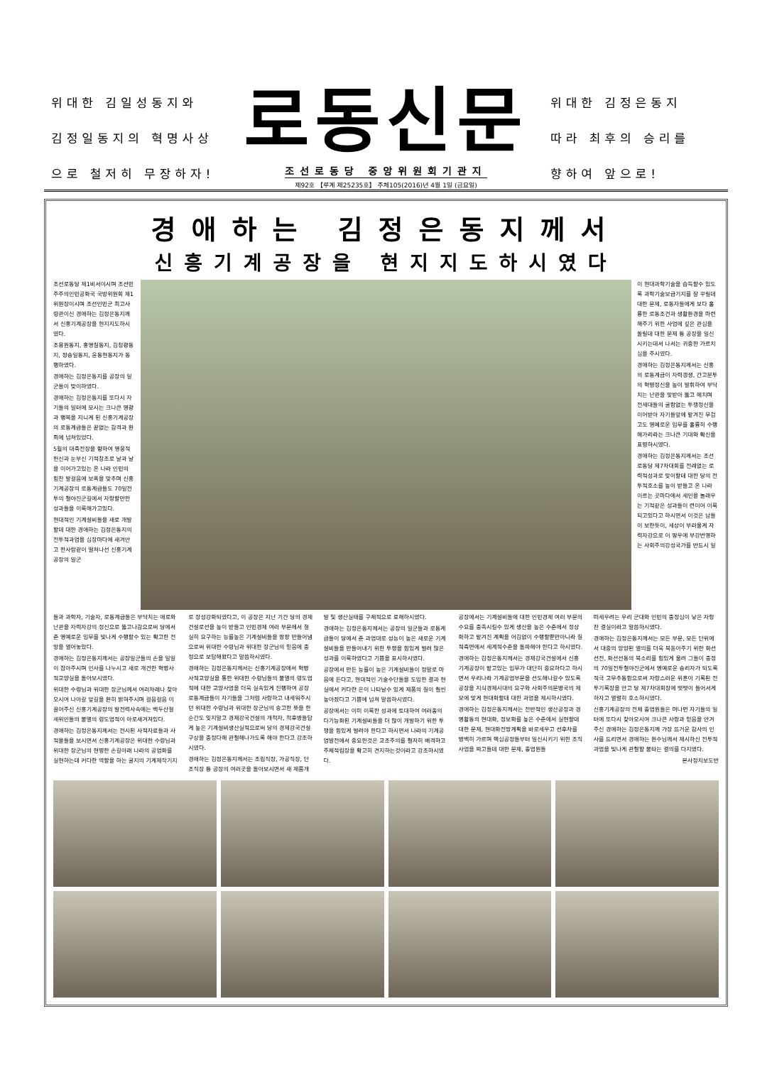위대한 김일성동지와
김정일동지의 혁명사상
으로 철저히 무장하자!
위대한 김정은동지
따라 최후의 승리를
향하여 앞으로!
로동신문
조선로동당 중앙위원회기관지
제92호 【루계 제25235호】 주체105(2016)년 4월 1일 (금요일)
경애하는 김정은동지께서
신흥기계공장을 현지지도하시였다
조선로동당 제1비서이시며 조선민주주의인민공화국 국방위원회 제1위원장이시며 조선인민군 최고사령관이신 경애하는 김정은동지께서 신흥기계공장을 현지지도하시였다.
조용원동지, 홍영칠동지, 김창광동지, 정승일동지, 윤동현동지가 동행하였다.
경애하는 김정은동지를 공장의 일군들이 맞이하였다.
경애하는 김정은동지를 또다시 자기들의 일터에 모시는 크나큰 영광과 행복을 지니게 된 신흥기계공장의 로동계급들은 끝없는 감격과 환희에 넘쳐있었다.
5월의 대축전장을 향하여 영웅적헌신과 눈부신 기적창조로 날과 날을 이어가고있는 온 나라 인민의 힘찬 발걸음에 보폭을 맞추며 신흥기계공장의 로동계급들도 70일전투의 철야진군길에서 자랑할만한 성과들을 이룩해가고있다.
현대적인 기계설비들을 새로 개발할데 대한 경애하는 김정은동지의 전투적과업을 심장마다에 새겨안고 한사람같이 떨쳐나선 신흥기계공장의 일군
이 현대과학기술을 습득할수 있도록 과학기술보급기지를 잘 꾸릴데 대한 문제, 로동자들에게 보다 훌륭한 로동조건과 생활환경을 마련해주기 위한 사업에 깊은 관심을 돌릴데 대한 문제 등 공장을 일신시키는데서 나서는 귀중한 가르치심을 주시였다.
경애하는 김정은동지께서는 신흥의 로동계급이 자력갱생, 간고분투의 혁명정신을 높이 발휘하여 부닥치는 난관을 맞받아 뚫고 헤치며 전세대들의 굴함없는 투쟁정신을 이어받아 자기들앞에 맡겨진 무겁고도 영예로운 임무를 훌륭히 수행해가리라는 크나큰 기대와 확신을 표명하시였다.
경애하는 김정은동지께서는 조선로동당 제7차대회를 전례없는 로력적성과로 맞이할데 대한 당의 전투적호소를 높이 받들고 온 나라 이르는 곳마다에서 세인을 놀래우는 기적같은 성과들이 련이어 이룩되고있다고 하시면서 이것은 남들이 보란듯이, 세상이 부러울게 자력자강으로 이 땅우에 부강번영하는 사회주의강성국가를 반드시 일
들과 과학자, 기술자, 로동계급들은 부닥치는 애로와 난관을 자력자강의 정신으로 뚫고나감으로써 당에서 준 영예로운 임무를 빛나게 수행할수 있는 확고한 전망을 열어놓았다.
경애하는 김정은동지께서는 공장일군들의 손을 일일이 잡아주시며 인사를 나누시고 새로 개건한 혁명사적교양실을 돌아보시였다.
위대한 수령님과 위대한 장군님께서 여러차례나 찾아오시여 나아갈 앞길을 환히 밝혀주시며 걸음걸음 이끌어주신 신흥기계공장의 발전력사속에는 백두산절세위인들의 불멸의 령도업적이 아로새겨져있다.
경애하는 김정은동지께서는 전시된 사적자료들과 사적물들을 보시면서 신흥기계공장은 위대한 수령님과 위대한 장군님의 현명한 손길아래 나라의 공업화를 실현하는데 커다란 역할을 하는 굴지의 기계제작기지로 장성강화되였다고, 이 공장은 지난 기간 당의 경제건설로선을 높이 받들고 인민경제 여러 부문에서 절실히 요구하는 능률높은 기계설비들을 팡팡 만들어냄으로써 위대한 수령님과 위대한 장군님의 믿음에 충정으로 보답해왔다고 말씀하시였다.
경애하는 김정은동지께서는 신흥기계공장에서 혁명사적교양실을 통한 위대한 수령님들의 불멸의 령도업적에 대한 교양사업을 더욱 실속있게 진행하여 공장로동계급들이 자기들을 그처럼 사랑하고 내세워주시던 위대한 수령님과 위대한 장군님의 숭고한 뜻을 한순간도 잊지말고 경제강국건설의 개척자, 척후병들답게 높은 기계설비생산실적으로써 당의 경제강국건설구상을 충정다해 관철해나가도록 해야 한다고 강조하시였다.
경애하는 김정은동지께서는 조립직장, 가공직장, 단조직장 등 공장의 여러곳을 돌아보시면서 새 제품개발 및 생산실태를 구체적으로 료해하시였다.
경애하는 김정은동지께서는 공장의 일군들과 로동계급들이 당에서 준 과업대로 성능이 높은 새로운 기계설비들을 만들어내기 위한 투쟁을 힘있게 벌려 많은 성과를 이룩하였다고 기쁨을 표시하시였다.
공장에서 만든 능률이 높은 기계설비들이 정말로 마음에 든다고, 현대적인 기술수단들을 도입한 결과 현실에서 커다란 은이 나타날수 있게 제품의 질이 훨씬 높아졌다고 기쁨에 넘쳐 말씀하시였다.
공장에서는 이미 이룩한 성과에 토대하여 여러종의 다기능화된 기계설비들을 더 많이 개발하기 위한 투쟁을 힘있게 벌려야 한다고 하시면서 나라의 기계공업발전에서 중요한것은 교조주의를 철저히 배격하고 주체적립장을 확고히 견지하는것이라고 강조하시였다.
공장에서는 기계설비들에 대한 인민경제 여러 부문의 수요를 충족시킬수 있게 생산을 높은 수준에서 정상화하고 맡겨진 계획을 어김없이 수행할뿐만아니라 질적측면에서 세계적수준을 돌파해야 한다고 하시였다.
경애하는 김정은동지께서는 경제강국건설에서 신흥기계공장이 맡고있는 임무가 대단히 중요하다고 하시면서 우리나라 기계공업부문을 선도해나갈수 있도록 공장을 지식경제시대의 요구와 사회주의문명국의 제모에 맞게 현대화할데 대한 과업을 제시하시였다.
경애하는 김정은동지께서는 전반적인 생산공정과 경영활동의 현대화, 정보화를 높은 수준에서 실현할데 대한 문제, 현대화전망계획을 바로세우고 선후차를 명백히 가르며 핵심공정들부터 일신시키기 위한 조직사업을 짜고들데 대한 문제, 종업원들
떠세우려는 우리 군대와 인민의 충정심이 낳은 자랑찬 결실이라고 말씀하시였다.
경애하는 김정은동지께서는 모든 부문, 모든 단위에서 대중의 앙양된 열의를 더욱 북돋아주기 위한 화선선전, 화선선동의 북소리를 힘있게 울려 그들이 충정의 70일전투철야진군에서 영예로운 승리자가 되도록 적극 고무추동함으로써 자랑스러운 위훈이 기록된 전투기록장을 안고 당 제7차대회장에 떳떳이 들어서게 하자고 열렬히 호소하시였다.
신흥기계공장의 전체 종업원들은 머나먼 자기들의 일터에 또다시 찾아오시여 크나큰 사랑과 믿음을 안겨주신 경애하는 김정은동지께 가장 뜨거운 감사의 인사를 드리면서 경애하는 원수님께서 제시하신 전투적과업을 빛나게 관철할 불타는 결의를 다지였다.
본사정치보도반